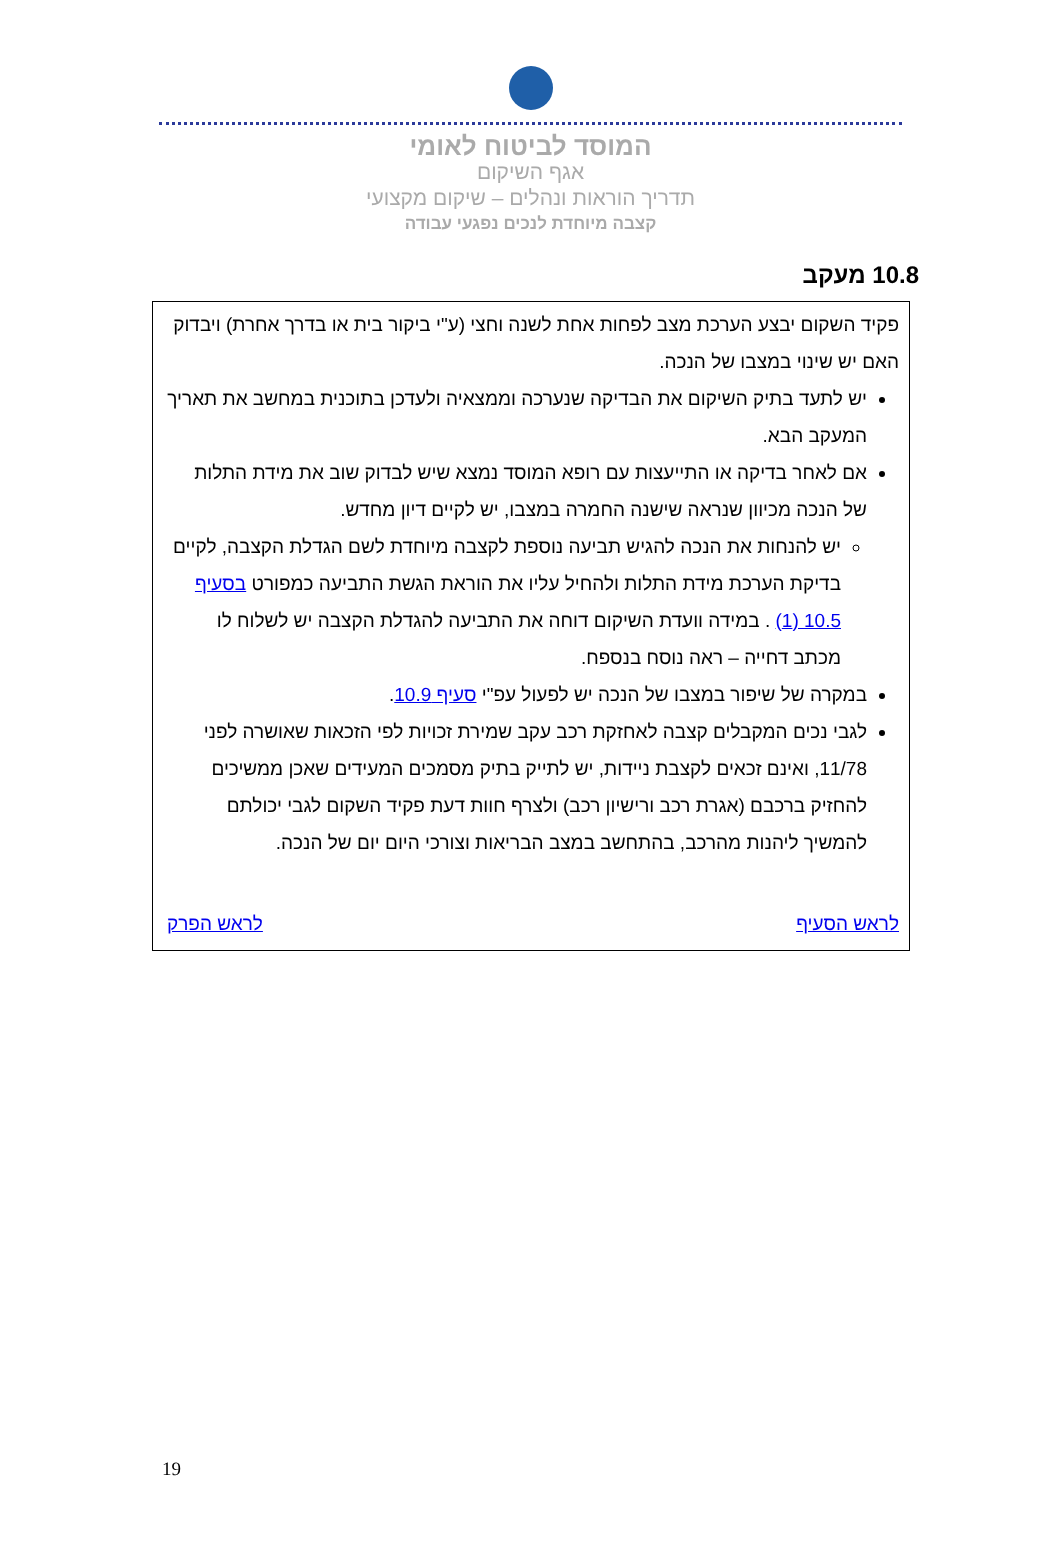המוסד לביטוח לאומי
אגף השיקום
תדריך הוראות ונהלים – שיקום מקצועי
קצבה מיוחדת לנכים נפגעי עבודה
10.8 מעקב
פקיד השקום יבצע הערכת מצב לפחות אחת לשנה וחצי (ע"י ביקור בית או בדרך אחרת) ויבדוק האם יש שינוי במצבו של הנכה.
יש לתעד בתיק השיקום את הבדיקה שנערכה וממצאיה ולעדכן בתוכנית במחשב את תאריך המעקב הבא.
אם לאחר בדיקה או התייעצות עם רופא המוסד נמצא שיש לבדוק שוב את מידת התלות של הנכה מכיוון שנראה שישנה החמרה במצבו, יש לקיים דיון מחדש.
יש להנחות את הנכה להגיש תביעה נוספת לקצבה מיוחדת לשם הגדלת הקצבה, לקיים בדיקת הערכת מידת התלות ולהחיל עליו את הוראת הגשת התביעה כמפורט בסעיף 10.5 (1) . במידה וועדת השיקום דוחה את התביעה להגדלת הקצבה יש לשלוח לו מכתב דחייה – ראה נוסח בנספח.
במקרה של שיפור במצבו של הנכה יש לפעול עפ"י סעיף 10.9.
לגבי נכים המקבלים קצבה לאחזקת רכב עקב שמירת זכויות לפי הזכאות שאושרה לפני 11/78, ואינם זכאים לקצבת ניידות, יש לתייק בתיק מסמכים המעידים שאכן ממשיכים להחזיק ברכבם (אגרת רכב ורישיון רכב) ולצרף חוות דעת פקיד השקום לגבי יכולתם להמשיך ליהנות מהרכב, בהתחשב במצב הבריאות וצורכי היום יום של הנכה.
לראש הסעיף לראש הפרק
19